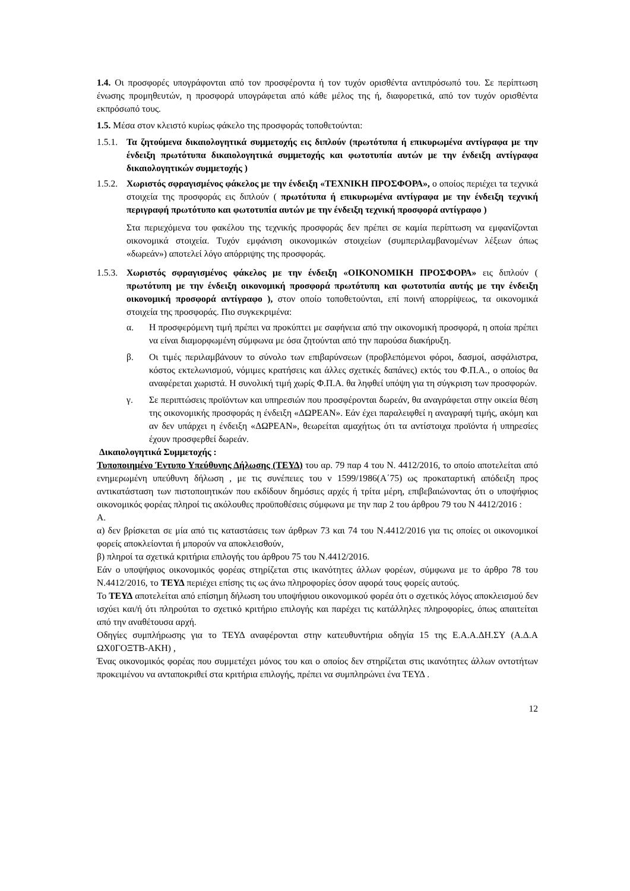1.4. Οι προσφορές υπογράφονται από τον προσφέροντα ή τον τυχόν ορισθέντα αντιπρόσωπό του. Σε περίπτωση ένωσης προμηθευτών, η προσφορά υπογράφεται από κάθε μέλος της ή, διαφορετικά, από τον τυχόν ορισθέντα εκπρόσωπό τους.
1.5. Μέσα στον κλειστό κυρίως φάκελο της προσφοράς τοποθετούνται:
1.5.1.
Τα ζητούμενα δικαιολογητικά συμμετοχής εις διπλούν (πρωτότυπα ή επικυρωμένα αντίγραφα με την ένδειξη πρωτότυπα δικαιολογητικά συμμετοχής και φωτοτυπία αυτών με την ένδειξη αντίγραφα δικαιολογητικών συμμετοχής )
1.5.2.
Χωριστός σφραγισμένος φάκελος με την ένδειξη «ΤΕΧΝΙΚΗ ΠΡΟΣΦΟΡΑ», ο οποίος περιέχει τα τεχνικά στοιχεία της προσφοράς εις διπλούν ( πρωτότυπα ή επικυρωμένα αντίγραφα με την ένδειξη τεχνική περιγραφή πρωτότυπο και φωτοτυπία αυτών με την ένδειξη τεχνική προσφορά αντίγραφο )
Στα περιεχόμενα του φακέλου της τεχνικής προσφοράς δεν πρέπει σε καμία περίπτωση να εμφανίζονται οικονομικά στοιχεία. Τυχόν εμφάνιση οικονομικών στοιχείων (συμπεριλαμβανομένων λέξεων όπως «δωρεάν») αποτελεί λόγο απόρριψης της προσφοράς.
1.5.3.
Χωριστός σφραγισμένος φάκελος με την ένδειξη «ΟΙΚΟΝΟΜΙΚΗ ΠΡΟΣΦΟΡΑ» εις διπλούν ( πρωτότυπη με την ένδειξη οικονομική προσφορά πρωτότυπη και φωτοτυπία αυτής με την ένδειξη οικονομική προσφορά αντίγραφο ), στον οποίο τοποθετούνται, επί ποινή απορρίψεως, τα οικονομικά στοιχεία της προσφοράς. Πιο συγκεκριμένα:
α. Η προσφερόμενη τιμή πρέπει να προκύπτει με σαφήνεια από την οικονομική προσφορά, η οποία πρέπει να είναι διαμορφωμένη σύμφωνα με όσα ζητούνται από την παρούσα διακήρυξη.
β. Οι τιμές περιλαμβάνουν το σύνολο των επιβαρύνσεων (προβλεπόμενοι φόροι, δασμοί, ασφάλιστρα, κόστος εκτελωνισμού, νόμιμες κρατήσεις και άλλες σχετικές δαπάνες) εκτός του Φ.Π.Α., ο οποίος θα αναφέρεται χωριστά. Η συνολική τιμή χωρίς Φ.Π.Α. θα ληφθεί υπόψη για τη σύγκριση των προσφορών.
γ. Σε περιπτώσεις προϊόντων και υπηρεσιών που προσφέρονται δωρεάν, θα αναγράφεται στην οικεία θέση της οικονομικής προσφοράς η ένδειξη «ΔΩΡΕΑΝ». Εάν έχει παραλειφθεί η αναγραφή τιμής, ακόμη και αν δεν υπάρχει η ένδειξη «ΔΩΡΕΑΝ», θεωρείται αμαχήτως ότι τα αντίστοιχα προϊόντα ή υπηρεσίες έχουν προσφερθεί δωρεάν.
Δικαιολογητικά Συμμετοχής :
Τυποποιημένο Έντυπο Υπεύθυνης Δήλωσης (ΤΕΥΔ) του αρ. 79 παρ 4 του Ν. 4412/2016, το οποίο αποτελείται από ενημερωμένη υπεύθυνη δήλωση , με τις συνέπειες του ν 1599/1986(Α΄75) ως προκαταρτική απόδειξη προς αντικατάσταση των πιστοποιητικών που εκδίδουν δημόσιες αρχές ή τρίτα μέρη, επιβεβαιώνοντας ότι ο υποψήφιος οικονομικός φορέας πληροί τις ακόλουθες προϋποθέσεις σύμφωνα με την παρ 2 του άρθρου 79 του Ν 4412/2016 :
Α.
α) δεν βρίσκεται σε μία από τις καταστάσεις των άρθρων 73 και 74 του Ν.4412/2016 για τις οποίες οι οικονομικοί φορείς αποκλείονται ή μπορούν να αποκλεισθούν,
β) πληροί τα σχετικά κριτήρια επιλογής του άρθρου 75 του Ν.4412/2016.
Εάν ο υποψήφιος οικονομικός φορέας στηρίζεται στις ικανότητες άλλων φορέων, σύμφωνα με το άρθρο 78 του Ν.4412/2016, το ΤΕΥΔ περιέχει επίσης τις ως άνω πληροφορίες όσον αφορά τους φορείς αυτούς.
Το ΤΕΥΔ αποτελείται από επίσημη δήλωση του υποψήφιου οικονομικού φορέα ότι ο σχετικός λόγος αποκλεισμού δεν ισχύει και/ή ότι πληρούται το σχετικό κριτήριο επιλογής και παρέχει τις κατάλληλες πληροφορίες, όπως απαιτείται από την αναθέτουσα αρχή.
Οδηγίες συμπλήρωσης για το ΤΕΥΔ αναφέρονται στην κατευθυντήρια οδηγία 15 της Ε.Α.Α.ΔΗ.ΣΥ (Α.Δ.Α ΩΧ0ΓΟΞΤΒ-ΑΚΗ) ,
Ένας οικονομικός φορέας που συμμετέχει μόνος του και ο οποίος δεν στηρίζεται στις ικανότητες άλλων οντοτήτων προκειμένου να ανταποκριθεί στα κριτήρια επιλογής, πρέπει να συμπληρώνει ένα ΤΕΥΔ .
12